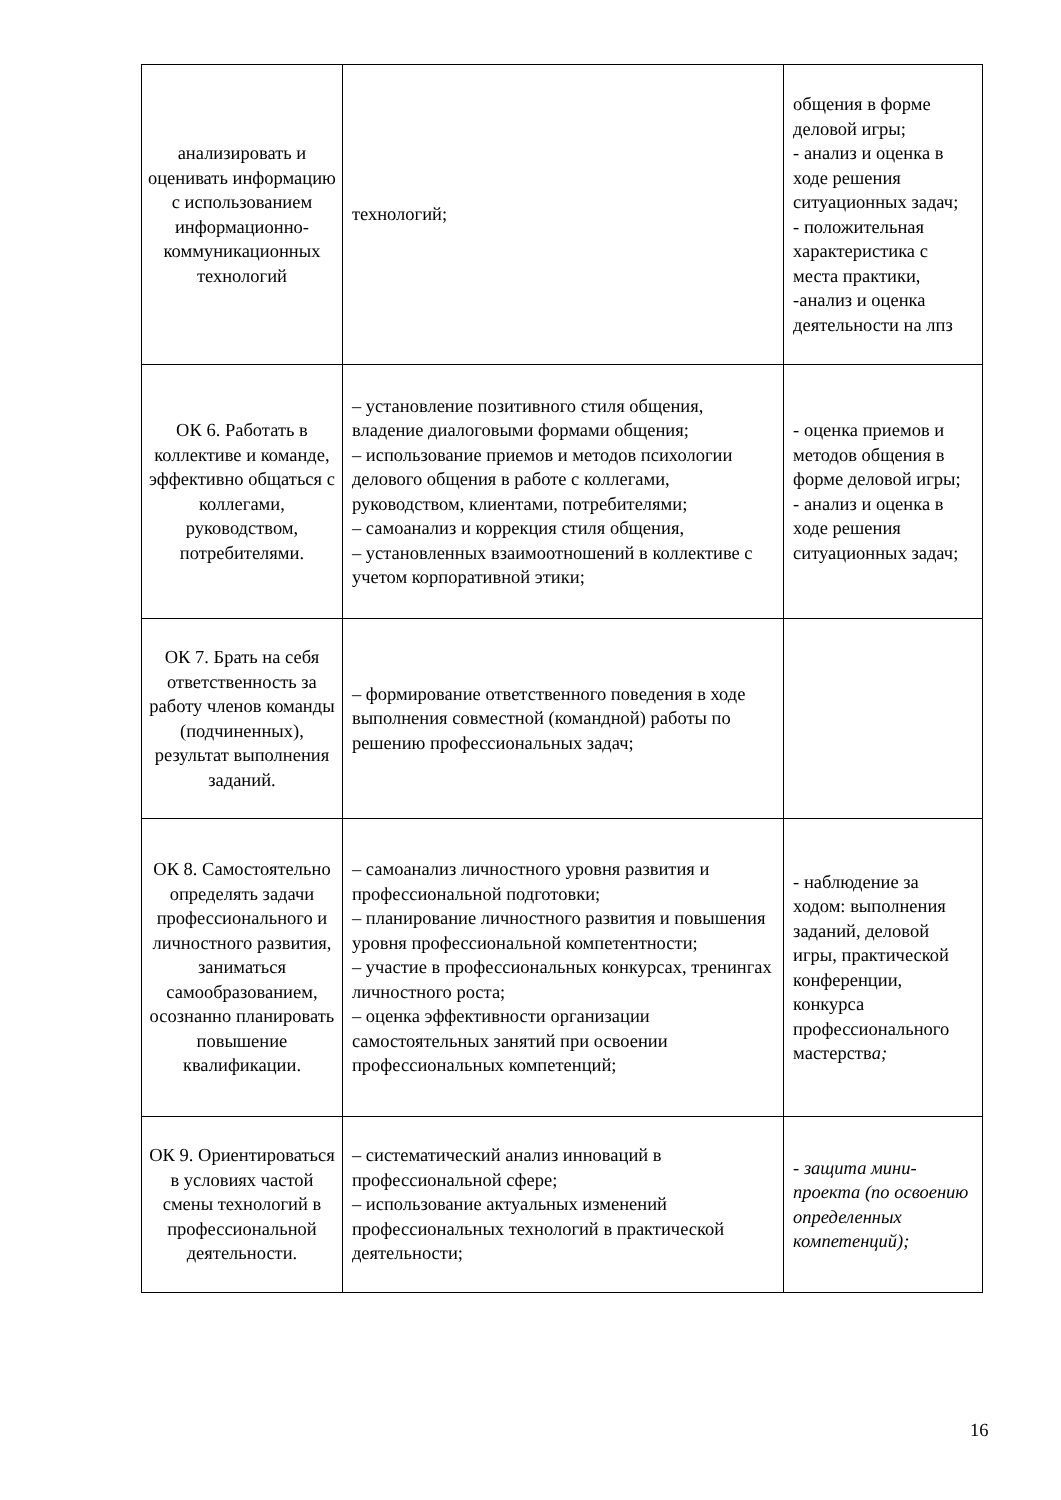| анализировать и оценивать информацию с использованием информационно-коммуникационных технологий | технологий; | общения в форме деловой игры; - анализ и оценка в ходе решения ситуационных задач; - положительная характеристика с места практики, -анализ и оценка деятельности на лпз |
| ОК 6. Работать в коллективе и команде, эффективно общаться с коллегами, руководством, потребителями. | – установление позитивного стиля общения, владение диалоговыми формами общения; – использование приемов и методов психологии делового общения в работе с коллегами, руководством, клиентами, потребителями; – самоанализ и коррекция стиля общения, – установленных взаимоотношений в коллективе с учетом корпоративной этики; | - оценка приемов и методов общения в форме деловой игры; - анализ и оценка в ходе решения ситуационных задач; |
| ОК 7. Брать на себя ответственность за работу членов команды (подчиненных), результат выполнения заданий. | – формирование ответственного поведения в ходе выполнения совместной (командной) работы по решению профессиональных задач; | |
| ОК 8. Самостоятельно определять задачи профессионального и личностного развития, заниматься самообразованием, осознанно планировать повышение квалификации. | – самоанализ личностного уровня развития и профессиональной подготовки; – планирование личностного развития и повышения уровня профессиональной компетентности; – участие в профессиональных конкурсах, тренингах личностного роста; – оценка эффективности организации самостоятельных занятий при освоении профессиональных компетенций; | - наблюдение за ходом: выполнения заданий, деловой игры, практической конференции, конкурса профессионального мастерств а; |
| ОК 9. Ориентироваться в условиях частой смены технологий в профессиональной деятельности. | – систематический анализ инноваций в профессиональной сфере; – использование актуальных изменений профессиональных технологий в практической деятельности; | - защита мини-проекта (по освоению определенных компетенций); |
16